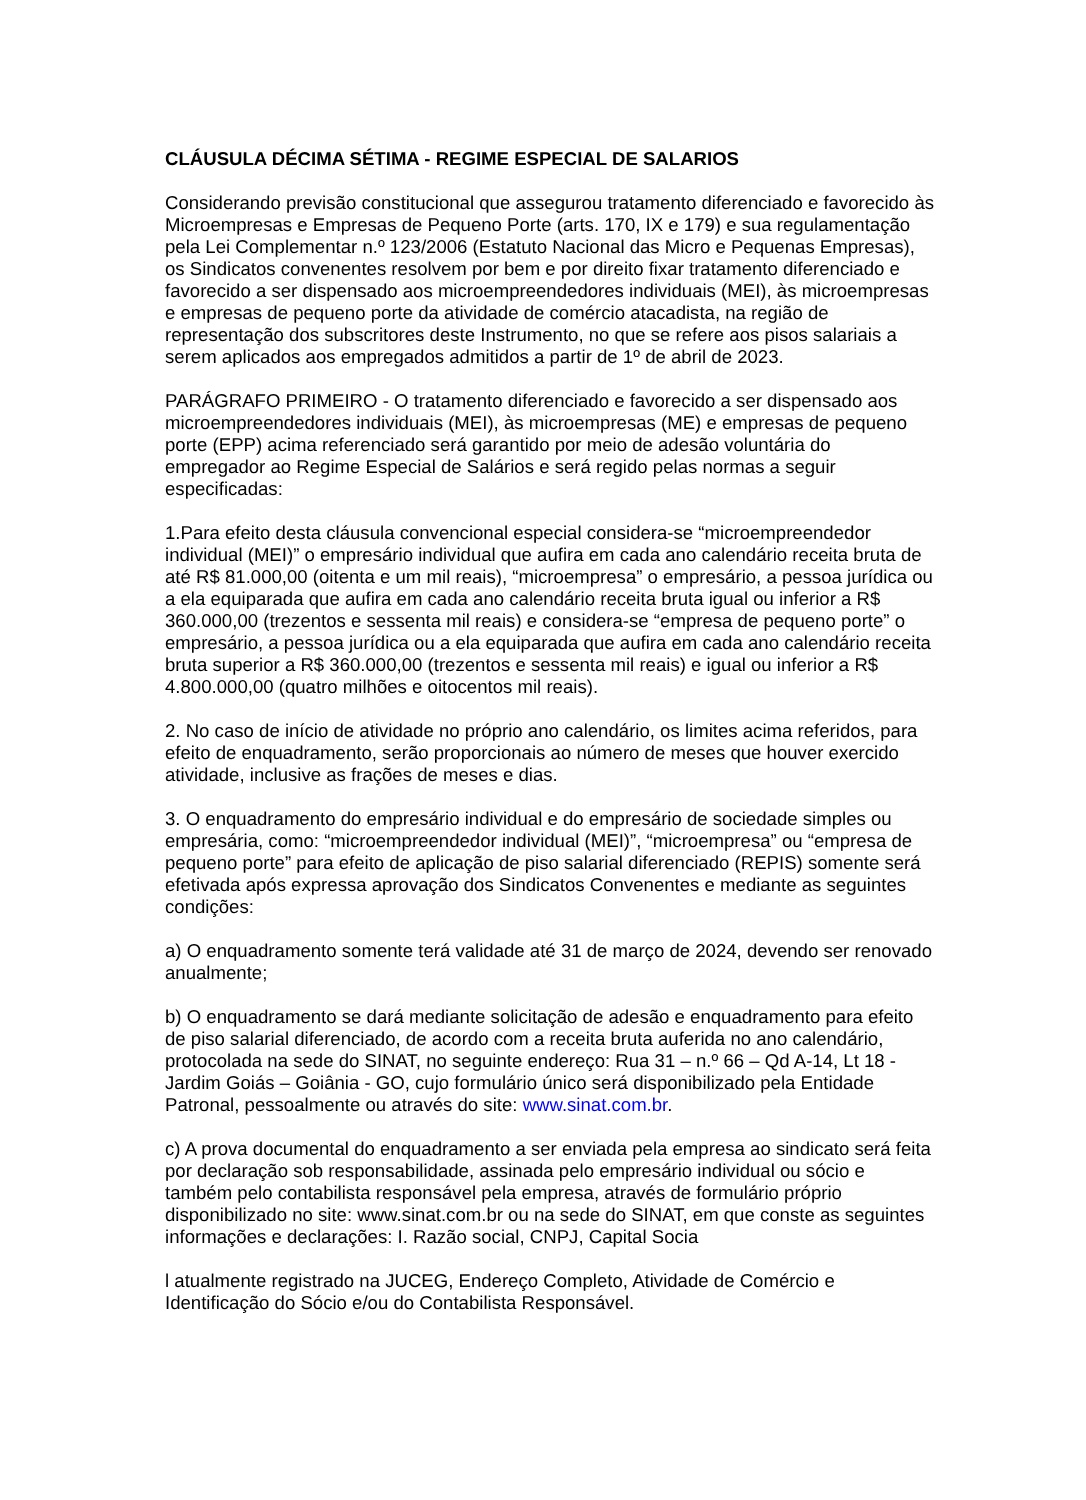CLÁUSULA DÉCIMA SÉTIMA - REGIME ESPECIAL DE SALARIOS
Considerando previsão constitucional que assegurou tratamento diferenciado e favorecido às Microempresas e Empresas de Pequeno Porte (arts. 170, IX e 179) e sua regulamentação pela Lei Complementar n.º 123/2006 (Estatuto Nacional das Micro e Pequenas Empresas), os Sindicatos convenentes resolvem por bem e por direito fixar tratamento diferenciado e favorecido a ser dispensado aos microempreendedores individuais (MEI), às microempresas e empresas de pequeno porte da atividade de comércio atacadista, na região de representação dos subscritores deste Instrumento, no que se refere aos pisos salariais a serem aplicados aos empregados admitidos a partir de 1º de abril de 2023.
PARÁGRAFO PRIMEIRO - O tratamento diferenciado e favorecido a ser dispensado aos microempreendedores individuais (MEI), às microempresas (ME) e empresas de pequeno porte (EPP) acima referenciado será garantido por meio de adesão voluntária do empregador ao Regime Especial de Salários e será regido pelas normas a seguir especificadas:
1.Para efeito desta cláusula convencional especial considera-se “microempreendedor individual (MEI)” o empresário individual que aufira em cada ano calendário receita bruta de até R$ 81.000,00 (oitenta e um mil reais), “microempresa” o empresário, a pessoa jurídica ou a ela equiparada que aufira em cada ano calendário receita bruta igual ou inferior a R$ 360.000,00 (trezentos e sessenta mil reais) e considera-se “empresa de pequeno porte” o empresário, a pessoa jurídica ou a ela equiparada que aufira em cada ano calendário receita bruta superior a R$ 360.000,00 (trezentos e sessenta mil reais) e igual ou inferior a R$ 4.800.000,00 (quatro milhões e oitocentos mil reais).
2. No caso de início de atividade no próprio ano calendário, os limites acima referidos, para efeito de enquadramento, serão proporcionais ao número de meses que houver exercido atividade, inclusive as frações de meses e dias.
3. O enquadramento do empresário individual e do empresário de sociedade simples ou empresária, como: “microempreendedor individual (MEI)”, “microempresa” ou “empresa de pequeno porte” para efeito de aplicação de piso salarial diferenciado (REPIS) somente será efetivada após expressa aprovação dos Sindicatos Convenentes e mediante as seguintes condições:
a) O enquadramento somente terá validade até 31 de março de 2024, devendo ser renovado anualmente;
b) O enquadramento se dará mediante solicitação de adesão e enquadramento para efeito de piso salarial diferenciado, de acordo com a receita bruta auferida no ano calendário, protocolada na sede do SINAT, no seguinte endereço: Rua 31 – n.º 66 – Qd A-14, Lt 18 - Jardim Goiás – Goiânia - GO, cujo formulário único será disponibilizado pela Entidade Patronal, pessoalmente ou através do site: www.sinat.com.br.
c) A prova documental do enquadramento a ser enviada pela empresa ao sindicato será feita por declaração sob responsabilidade, assinada pelo empresário individual ou sócio e também pelo contabilista responsável pela empresa, através de formulário próprio disponibilizado no site: www.sinat.com.br ou na sede do SINAT, em que conste as seguintes informações e declarações: I. Razão social, CNPJ, Capital Socia
l atualmente registrado na JUCEG, Endereço Completo, Atividade de Comércio e Identificação do Sócio e/ou do Contabilista Responsável.